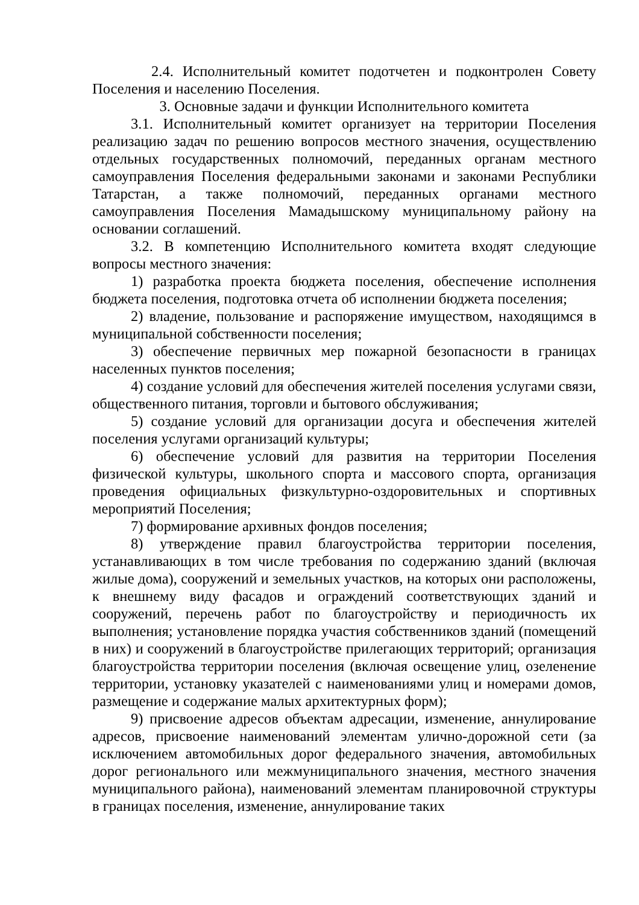2.4. Исполнительный комитет подотчетен и подконтролен Совету Поселения и населению Поселения.
3. Основные задачи и функции Исполнительного комитета
3.1. Исполнительный комитет организует на территории Поселения реализацию задач по решению вопросов местного значения, осуществлению отдельных государственных полномочий, переданных органам местного самоуправления Поселения федеральными законами и законами Республики Татарстан, а также полномочий, переданных органами местного самоуправления Поселения Мамадышскому муниципальному району на основании соглашений.
3.2. В компетенцию Исполнительного комитета входят следующие вопросы местного значения:
1) разработка проекта бюджета поселения, обеспечение исполнения бюджета поселения, подготовка отчета об исполнении бюджета поселения;
2) владение, пользование и распоряжение имуществом, находящимся в муниципальной собственности поселения;
3) обеспечение первичных мер пожарной безопасности в границах населенных пунктов поселения;
4) создание условий для обеспечения жителей поселения услугами связи, общественного питания, торговли и бытового обслуживания;
5) создание условий для организации досуга и обеспечения жителей поселения услугами организаций культуры;
6) обеспечение условий для развития на территории Поселения физической культуры, школьного спорта и массового спорта, организация проведения официальных физкультурно-оздоровительных и спортивных мероприятий Поселения;
7) формирование архивных фондов поселения;
8) утверждение правил благоустройства территории поселения, устанавливающих в том числе требования по содержанию зданий (включая жилые дома), сооружений и земельных участков, на которых они расположены, к внешнему виду фасадов и ограждений соответствующих зданий и сооружений, перечень работ по благоустройству и периодичность их выполнения; установление порядка участия собственников зданий (помещений в них) и сооружений в благоустройстве прилегающих территорий; организация благоустройства территории поселения (включая освещение улиц, озеленение территории, установку указателей с наименованиями улиц и номерами домов, размещение и содержание малых архитектурных форм);
9) присвоение адресов объектам адресации, изменение, аннулирование адресов, присвоение наименований элементам улично-дорожной сети (за исключением автомобильных дорог федерального значения, автомобильных дорог регионального или межмуниципального значения, местного значения муниципального района), наименований элементам планировочной структуры в границах поселения, изменение, аннулирование таких